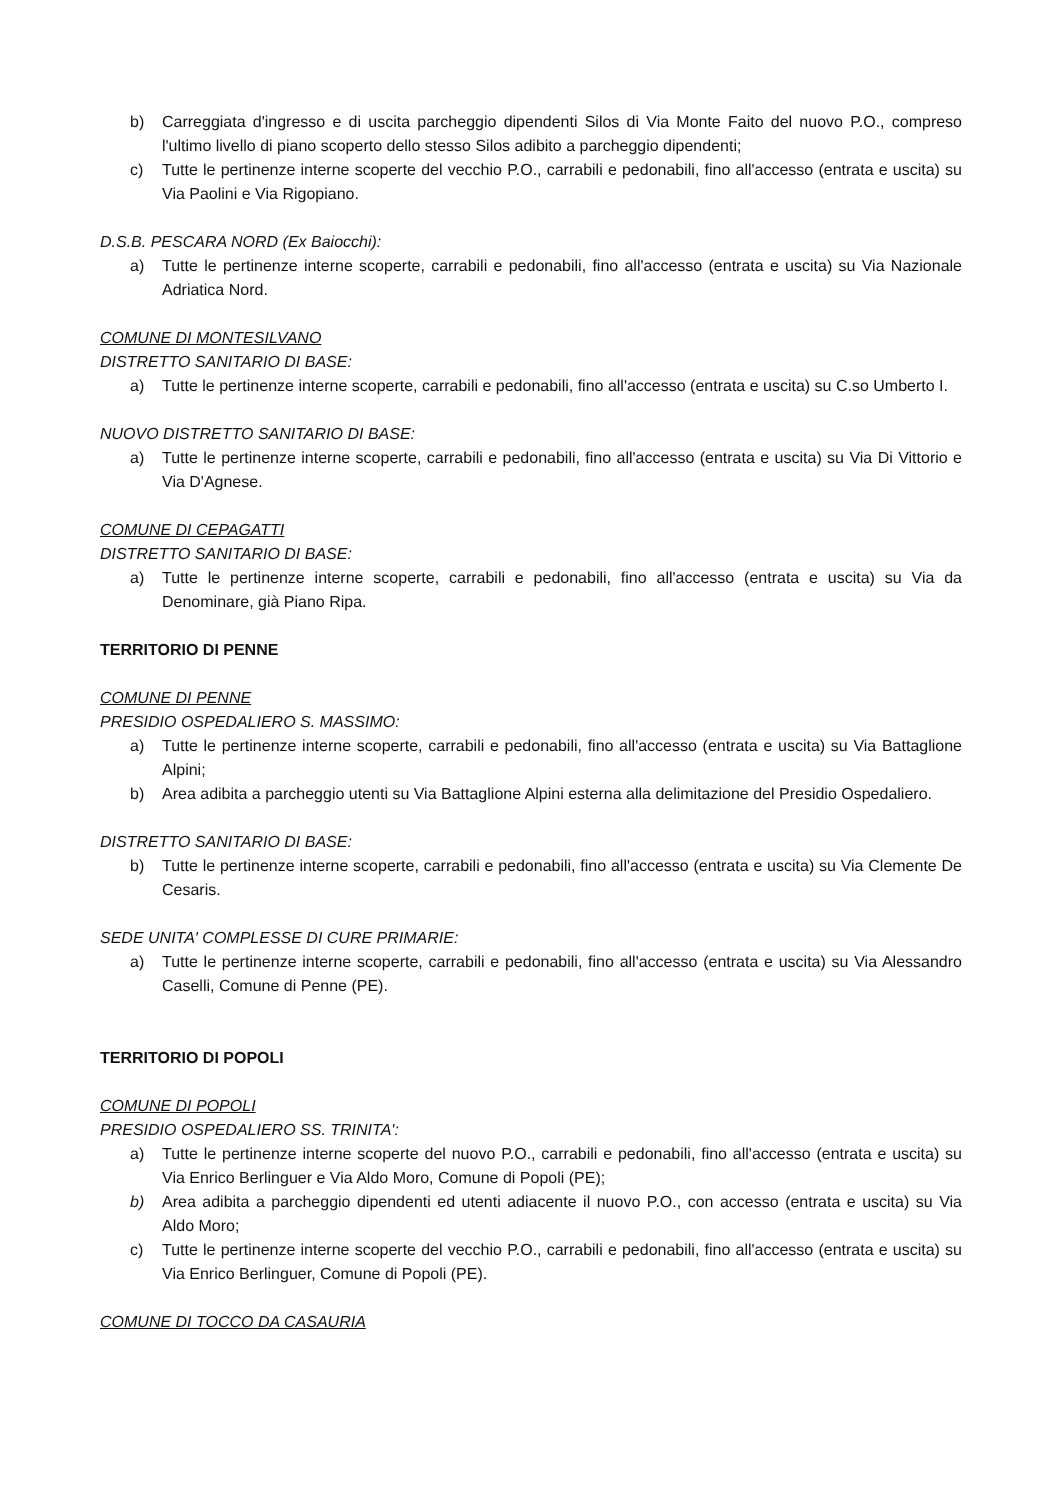b) Carreggiata d'ingresso e di uscita parcheggio dipendenti Silos di Via Monte Faito del nuovo P.O., compreso l'ultimo livello di piano scoperto dello stesso Silos adibito a parcheggio dipendenti;
c) Tutte le pertinenze interne scoperte del vecchio P.O., carrabili e pedonabili, fino all'accesso (entrata e uscita) su Via Paolini e Via Rigopiano.
D.S.B. PESCARA NORD (Ex Baiocchi):
a) Tutte le pertinenze interne scoperte, carrabili e pedonabili, fino all'accesso (entrata e uscita) su Via Nazionale Adriatica Nord.
COMUNE DI MONTESILVANO
DISTRETTO SANITARIO DI BASE:
a) Tutte le pertinenze interne scoperte, carrabili e pedonabili, fino all'accesso (entrata e uscita) su C.so Umberto I.
NUOVO DISTRETTO SANITARIO DI BASE:
a) Tutte le pertinenze interne scoperte, carrabili e pedonabili, fino all'accesso (entrata e uscita) su Via Di Vittorio e Via D'Agnese.
COMUNE DI CEPAGATTI
DISTRETTO SANITARIO DI BASE:
a) Tutte le pertinenze interne scoperte, carrabili e pedonabili, fino all'accesso (entrata e uscita) su Via da Denominare, già Piano Ripa.
TERRITORIO DI PENNE
COMUNE DI PENNE
PRESIDIO OSPEDALIERO S. MASSIMO:
a) Tutte le pertinenze interne scoperte, carrabili e pedonabili, fino all'accesso (entrata e uscita) su Via Battaglione Alpini;
b) Area adibita a parcheggio utenti su Via Battaglione Alpini esterna alla delimitazione del Presidio Ospedaliero.
DISTRETTO SANITARIO DI BASE:
b) Tutte le pertinenze interne scoperte, carrabili e pedonabili, fino all'accesso (entrata e uscita) su Via Clemente De Cesaris.
SEDE UNITA' COMPLESSE DI CURE PRIMARIE:
a) Tutte le pertinenze interne scoperte, carrabili e pedonabili, fino all'accesso (entrata e uscita) su Via Alessandro Caselli, Comune di Penne (PE).
TERRITORIO DI POPOLI
COMUNE DI POPOLI
PRESIDIO OSPEDALIERO SS. TRINITA':
a) Tutte le pertinenze interne scoperte del nuovo P.O., carrabili e pedonabili, fino all'accesso (entrata e uscita) su Via Enrico Berlinguer e Via Aldo Moro, Comune di Popoli (PE);
b) Area adibita a parcheggio dipendenti ed utenti adiacente il nuovo P.O., con accesso (entrata e uscita) su Via Aldo Moro;
c) Tutte le pertinenze interne scoperte del vecchio P.O., carrabili e pedonabili, fino all'accesso (entrata e uscita) su Via Enrico Berlinguer, Comune di Popoli (PE).
COMUNE DI TOCCO DA CASAURIA